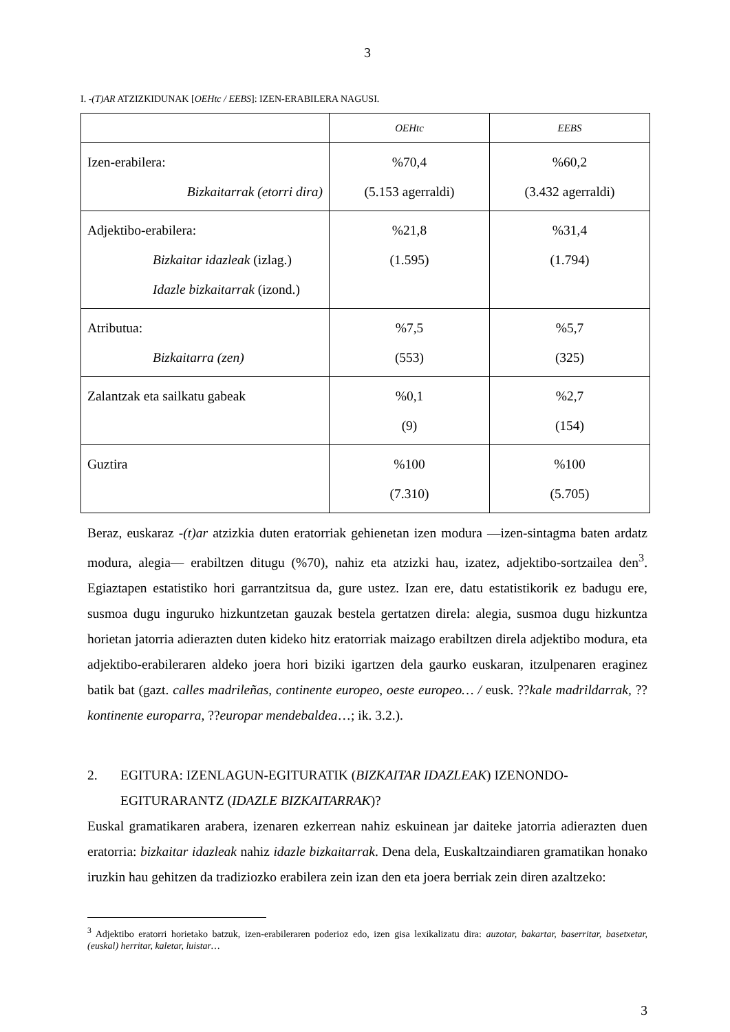3
I. -(T)AR ATZIZKIDUNAK [OEHtc / EEBS]: IZEN-ERABILERA NAGUSI.
| | OEHtc | EEBS |
| Izen-erabilera: Bizkaitarrak (etorri dira) | %70,4 (5.153 agerraldi) | %60,2 (3.432 agerraldi) |
| Adjektibo-erabilera: Bizkaitar idazleak (izlag.) Idazle bizkaitarrak (izond.) | %21,8 (1.595) | %31,4 (1.794) |
| Atributua: Bizkaitarra (zen) | %7,5 (553) | %5,7 (325) |
| Zalantzak eta sailkatu gabeak | %0,1 (9) | %2,7 (154) |
| Guztira | %100 (7.310) | %100 (5.705) |
Beraz, euskaraz -(t)ar atzizkia duten eratorriak gehienetan izen modura —izen-sintagma baten ardatz modura, alegia— erabiltzen ditugu (%70), nahiz eta atzizki hau, izatez, adjektibo-sortzailea den<sup>3</sup>. Egiaztapen estatistiko hori garrantzitsua da, gure ustez. Izan ere, datu estatistikorik ez badugu ere, susmoa dugu inguruko hizkuntzetan gauzak bestela gertatzen direla: alegia, susmoa dugu hizkuntza horietan jatorria adierazten duten kideko hitz eratorriak maizago erabiltzen direla adjektibo modura, eta adjektibo-erabileraren aldeko joera hori biziki igartzen dela gaurko euskaran, itzulpenaren eraginez batik bat (gazt. calles madrileñas, continente europeo, oeste europeo… / eusk. ??kale madrildarrak, ??kontinente europarra, ??europar mendebaldea…; ik. 3.2.).
2. EGITURA: IZENLAGUN-EGITURATIK (BIZKAITAR IDAZLEAK) IZENONDO-EGITURARANTZ (IDAZLE BIZKAITARRAK)?
Euskal gramatikaren arabera, izenaren ezkerrean nahiz eskuinean jar daiteke jatorria adierazten duen eratorria: bizkaitar idazleak nahiz idazle bizkaitarrak. Dena dela, Euskaltzaindiaren gramatikan honako iruzkin hau gehitzen da tradiziozko erabilera zein izan den eta joera berriak zein diren azaltzeko:
<sup>3</sup> Adjektibo eratorri horietako batzuk, izen-erabileraren poderioz edo, izen gisa lexikalizatu dira: auzotar, bakartar, baserritar, basetxetar, (euskal) herritar, kaletar, luistar…
3